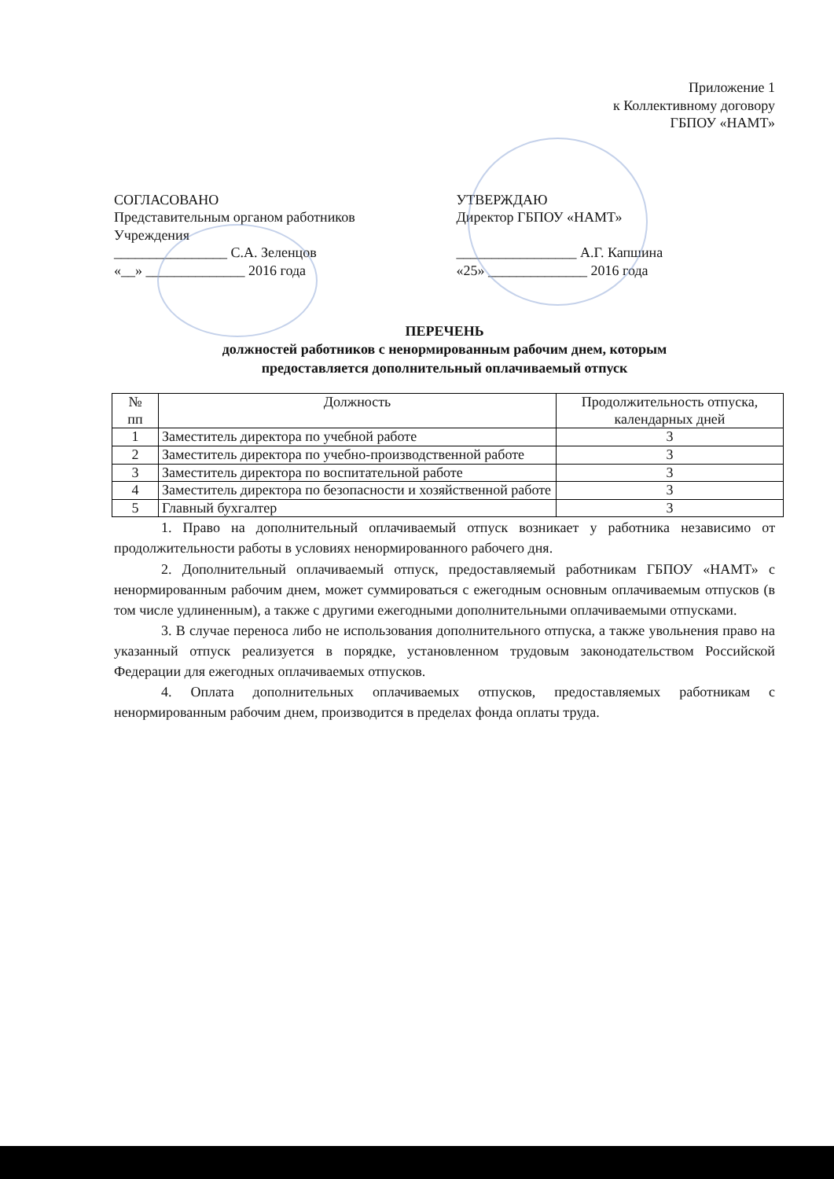Приложение 1
к Коллективному договору
ГБПОУ «НАМТ»
СОГЛАСОВАНО
Представительным органом работников Учреждения
________________ С.А. Зеленцов
«__» ______________ 2016 года
УТВЕРЖДАЮ
Директор ГБПОУ «НАМТ»
_________________ А.Г. Капшина
«25» ______________ 2016 года
ПЕРЕЧЕНЬ
должностей работников с ненормированным рабочим днем, которым
предоставляется дополнительный оплачиваемый отпуск
| № пп | Должность | Продолжительность отпуска, календарных дней |
| --- | --- | --- |
| 1 | Заместитель директора по учебной работе | 3 |
| 2 | Заместитель директора по учебно-производственной работе | 3 |
| 3 | Заместитель директора по воспитательной работе | 3 |
| 4 | Заместитель директора по безопасности и хозяйственной работе | 3 |
| 5 | Главный бухгалтер | 3 |
1. Право на дополнительный оплачиваемый отпуск возникает у работника независимо от продолжительности работы в условиях ненормированного рабочего дня.
2. Дополнительный оплачиваемый отпуск, предоставляемый работникам ГБПОУ «НАМТ» с ненормированным рабочим днем, может суммироваться с ежегодным основным оплачиваемым отпусков (в том числе удлиненным), а также с другими ежегодными дополнительными оплачиваемыми отпусками.
3. В случае переноса либо не использования дополнительного отпуска, а также увольнения право на указанный отпуск реализуется в порядке, установленном трудовым законодательством Российской Федерации для ежегодных оплачиваемых отпусков.
4. Оплата дополнительных оплачиваемых отпусков, предоставляемых работникам с ненормированным рабочим днем, производится в пределах фонда оплаты труда.